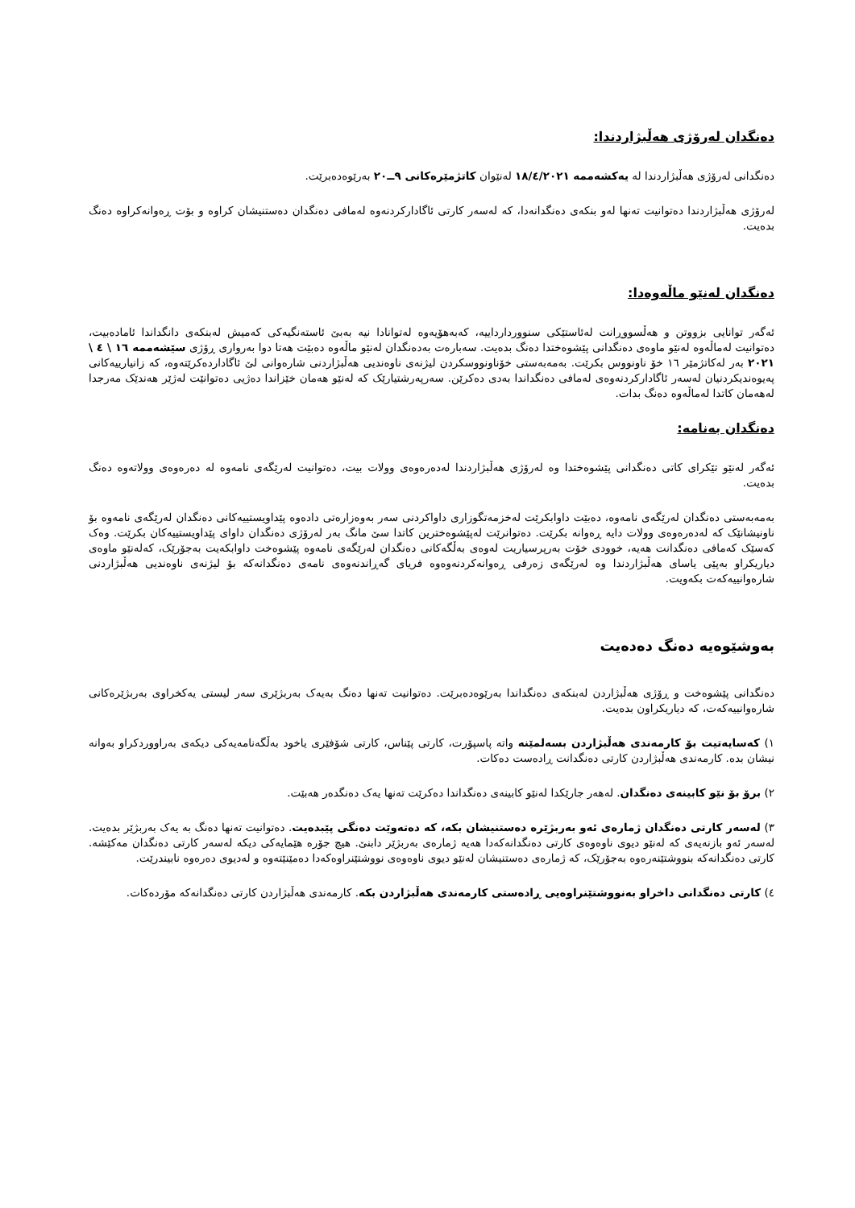دەنگدان لەرۆژی هەڵبژاردندا:
دەنگدانی لەرۆژی هەڵبژاردندا لە یەکشەممە ١٨/٤/٢٠٢١ لەنێوان کاتژمێرەکانی ٩ــ٢٠ بەرێوەدەبرێت.
لەرۆژی هەڵبژاردندا دەتوانیت تەنها لەو بنکەی دەنگدانەدا، کە لەسەر کارتی ئاگادارکردنەوە لەمافی دەنگدان دەستنیشان کراوە و بۆت ڕەوانەکراوە دەنگ بدەیت.
دەنگدان لەنێو ماڵەوەدا:
ئەگەر توانایی بزووتن و هەڵسووڕانت لەئاستێکی سنووردارداییە، کەبەهۆیەوە لەتوانادا نیە بەبێ ئاستەنگیەکی کەمیش لەبنکەی دانگداندا ئامادەبیت، دەتوانیت لەماڵەوە لەنێو ماوەی دەنگدانی پێشوەختدا دەنگ بدەیت. سەبارەت بەدەنگدان لەنێو ماڵەوە دەبێت هەتا دوا بەرواری ڕۆژی سێشەممە ١٦ \ ٤ \ ٢٠٢١ بەر لەکاتژمێر ١٦ خۆ ناونووس بکرێت. بەمەبەستی خۆناونووسکردن لیژنەی ناوەندیی هەڵبژاردنی شارەوانی لێ ئاگاداردەکرێتەوە، کە زانیارییەکانی پەیوەندیکردنیان لەسەر ئاگادارکردنەوەی لەمافی دەنگداندا بەدی دەکرێن. سەرپەرشتیارێک کە لەنێو هەمان خێزاندا دەژیی دەتوانێت لەژێر هەندێک مەرجدا لەهەمان کاتدا لەماڵەوە دەنگ بدات.
دەنگدان بەنامە:
ئەگەر لەنێو تێکرای کاتی دەنگدانی پێشوەختدا وە لەرۆژی هەڵبژاردندا لەدەرەوەی وولات بیت، دەتوانیت لەرێگەی نامەوە لە دەرەوەی وولاتەوە دەنگ بدەیت.
بەمەبەستی دەنگدان لەرێگەی نامەوە، دەبێت داوابکرێت لەخزمەتگوزاری داواکردنی سەر بەوەزارەتی دادەوە پێداویستییەکانی دەنگدان لەرێگەی نامەوە بۆ ناونیشانێک کە لەدەرەوەی وولات دایە ڕەوانە بکرێت. دەتوانرێت لەپێشوەخترین کاتدا سێ مانگ بەر لەرۆژی دەنگدان داوای پێداویستییەکان بکرێت. وەک کەسێک کەمافی دەنگدانت هەیە، خوودی خۆت بەرپرسیاریت لەوەی بەڵگەکانی دەنگدان لەرێگەی نامەوە پێشوەخت داوابکەیت بەجۆرێک، کەلەنێو ماوەی دیاریکراو بەپێی یاسای هەڵبژاردندا وە لەرێگەی زەرفی ڕەوانەکردنەوەوە فریای گەڕاندنەوەی نامەی دەنگدانەکە بۆ لیژنەی ناوەندیی هەڵبژاردنی شارەوانییەکەت بکەویت.
بەوشێوەیە دەنگ دەدەیت
دەنگدانی پێشوەخت و ڕۆژی هەڵبژاردن لەبنکەی دەنگداندا بەرێوەدەبرێت. دەتوانیت تەنها دەنگ بەیەک بەربژێری سەر لیستی یەکخراوی بەربژێرەکانی شارەوانییەکەت، کە دیاریکراون بدەیت.
١) کەسایەتیت بۆ کارمەندی هەڵبژاردن بسەلمێنە واتە پاسپۆرت، کارتی پێناس، کارتی شۆفێری یاخود بەڵگەنامەیەکی دیکەی بەراووردکراو بەوانە نیشان بدە. کارمەندی هەڵبژاردن کارتی دەنگدانت ڕادەست دەکات.
٢) برۆ بۆ نێو کابینەی دەنگدان. لەهەر جارێکدا لەنێو کابینەی دەنگداندا دەکرێت تەنها یەک دەنگدەر هەبێت.
٣) لەسەر کارتی دەنگدان ژمارەی ئەو بەربژێرە دەستنیشان بکە، کە دەتەوێت دەنگی پێبدەیت. دەتوانیت تەنها دەنگ بە یەک بەربژێر بدەیت. لەسەر ئەو بازنەیەی کە لەنێو دیوی ناوەوەی کارتی دەنگدانەکەدا هەیە ژمارەی بەربژێر دابنێ. هیچ جۆرە هێمایەکی دیکە لەسەر کارتی دەنگدان مەکێشە. کارتی دەنگدانەکە بنووشتێنەرەوە بەجۆرێک، کە ژمارەی دەستنیشان لەنێو دیوی ناوەوەی نووشتێنراوەکەدا دەمێنێتەوە و لەدیوی دەرەوە نابیندرێت.
٤) کارتی دەنگدانی داخراو بەنووشتێنراوەیی ڕادەستی کارمەندی هەڵبژاردن بکە. کارمەندی هەڵبژاردن کارتی دەنگدانەکە مۆردەکات.